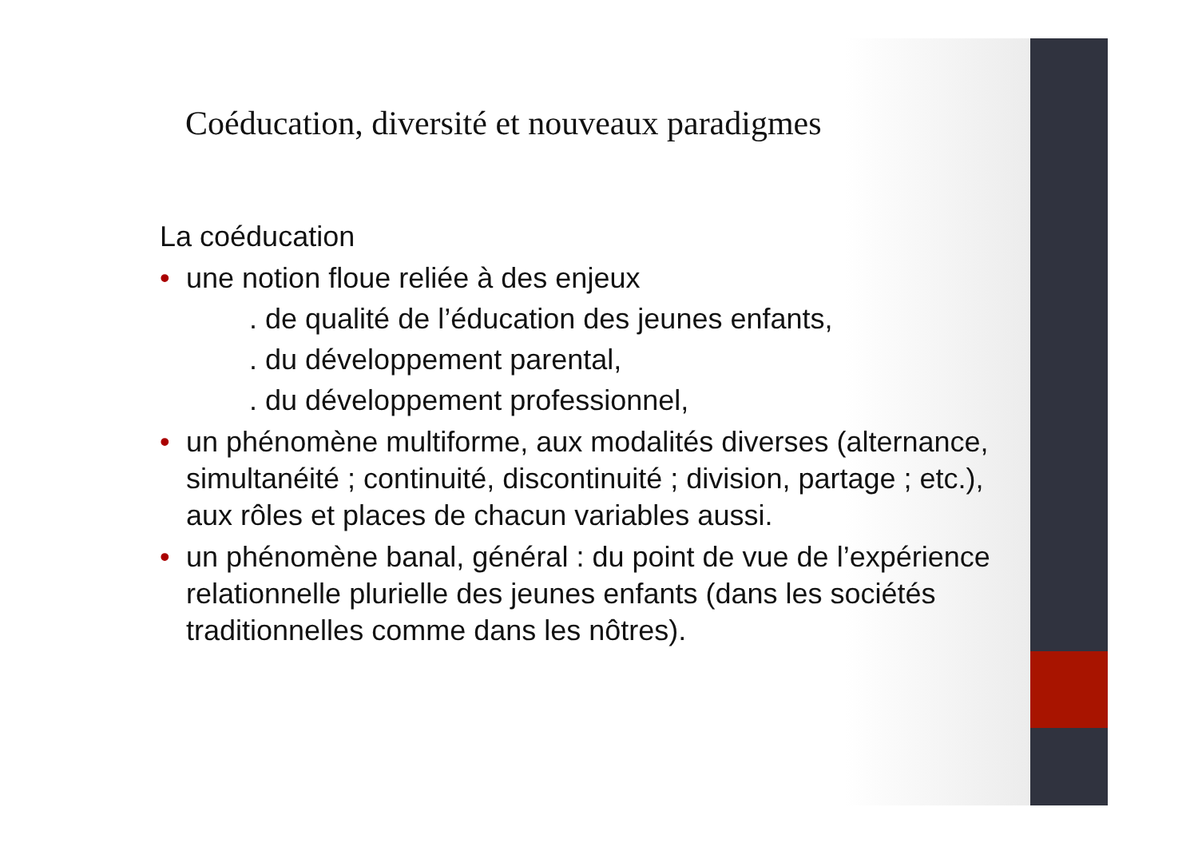Coéducation, diversité et nouveaux paradigmes
La coéducation
• une notion floue reliée à des enjeux
. de qualité de l’éducation des jeunes enfants,
. du développement parental,
. du développement professionnel,
• un phénomène multiforme, aux modalités diverses (alternance, simultanéité ; continuité, discontinuité ; division, partage ; etc.), aux rôles et places de chacun variables aussi.
• un phénomène banal, général : du point de vue de l’expérience relationnelle plurielle des jeunes enfants (dans les sociétés traditionnelles comme dans les nôtres).